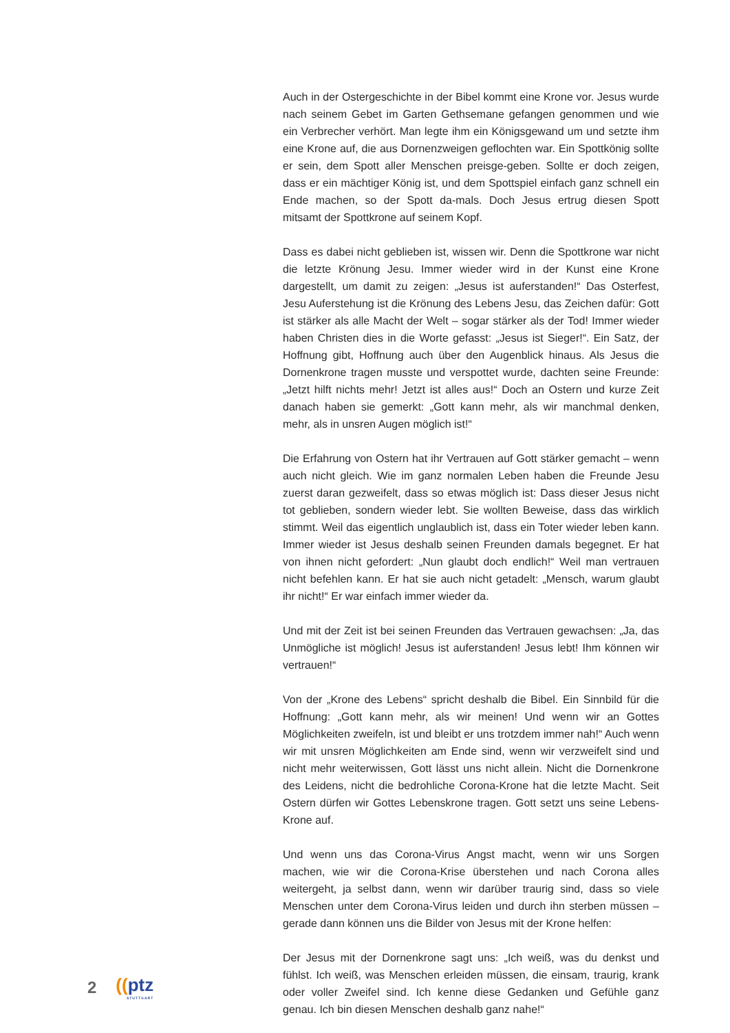Auch in der Ostergeschichte in der Bibel kommt eine Krone vor. Jesus wurde nach seinem Gebet im Garten Gethsemane gefangen genommen und wie ein Verbrecher verhört. Man legte ihm ein Königsgewand um und setzte ihm eine Krone auf, die aus Dornenzweigen geflochten war. Ein Spottkönig sollte er sein, dem Spott aller Menschen preisge-geben. Sollte er doch zeigen, dass er ein mächtiger König ist, und dem Spottspiel einfach ganz schnell ein Ende machen, so der Spott da-mals. Doch Jesus ertrug diesen Spott mitsamt der Spottkrone auf seinem Kopf.
Dass es dabei nicht geblieben ist, wissen wir. Denn die Spottkrone war nicht die letzte Krönung Jesu. Immer wieder wird in der Kunst eine Krone dargestellt, um damit zu zeigen: „Jesus ist auferstanden!“ Das Osterfest, Jesu Auferstehung ist die Krönung des Lebens Jesu, das Zeichen dafür: Gott ist stärker als alle Macht der Welt – sogar stärker als der Tod! Immer wieder haben Christen dies in die Worte gefasst: „Jesus ist Sieger!“. Ein Satz, der Hoffnung gibt, Hoffnung auch über den Augenblick hinaus. Als Jesus die Dornenkrone tragen musste und verspottet wurde, dachten seine Freunde: „Jetzt hilft nichts mehr! Jetzt ist alles aus!“ Doch an Ostern und kurze Zeit danach haben sie gemerkt: „Gott kann mehr, als wir manchmal denken, mehr, als in unsren Augen möglich ist!“
Die Erfahrung von Ostern hat ihr Vertrauen auf Gott stärker gemacht – wenn auch nicht gleich. Wie im ganz normalen Leben haben die Freunde Jesu zuerst daran gezweifelt, dass so etwas möglich ist: Dass dieser Jesus nicht tot geblieben, sondern wieder lebt. Sie wollten Beweise, dass das wirklich stimmt. Weil das eigentlich unglaublich ist, dass ein Toter wieder leben kann. Immer wieder ist Jesus deshalb seinen Freunden damals begegnet. Er hat von ihnen nicht gefordert: „Nun glaubt doch endlich!“ Weil man vertrauen nicht befehlen kann. Er hat sie auch nicht getadelt: „Mensch, warum glaubt ihr nicht!“ Er war einfach immer wieder da.
Und mit der Zeit ist bei seinen Freunden das Vertrauen gewachsen: „Ja, das Unmögliche ist möglich! Jesus ist auferstanden! Jesus lebt! Ihm können wir vertrauen!“
Von der „Krone des Lebens“ spricht deshalb die Bibel. Ein Sinnbild für die Hoffnung: „Gott kann mehr, als wir meinen! Und wenn wir an Gottes Möglichkeiten zweifeln, ist und bleibt er uns trotzdem immer nah!“ Auch wenn wir mit unsren Möglichkeiten am Ende sind, wenn wir verzweifelt sind und nicht mehr weiterwissen, Gott lässt uns nicht allein. Nicht die Dornenkrone des Leidens, nicht die bedrohliche Corona-Krone hat die letzte Macht. Seit Ostern dürfen wir Gottes Lebenskrone tragen. Gott setzt uns seine Lebens-Krone auf.
Und wenn uns das Corona-Virus Angst macht, wenn wir uns Sorgen machen, wie wir die Corona-Krise überstehen und nach Corona alles weitergeht, ja selbst dann, wenn wir darüber traurig sind, dass so viele Menschen unter dem Corona-Virus leiden und durch ihn sterben müssen – gerade dann können uns die Bilder von Jesus mit der Krone helfen:
Der Jesus mit der Dornenkrone sagt uns: „Ich weiß, was du denkst und fühlst. Ich weiß, was Menschen erleiden müssen, die einsam, traurig, krank oder voller Zweifel sind. Ich kenne diese Gedanken und Gefühle ganz genau. Ich bin diesen Menschen deshalb ganz nahe!“
2 ((ptz
STUTTGART